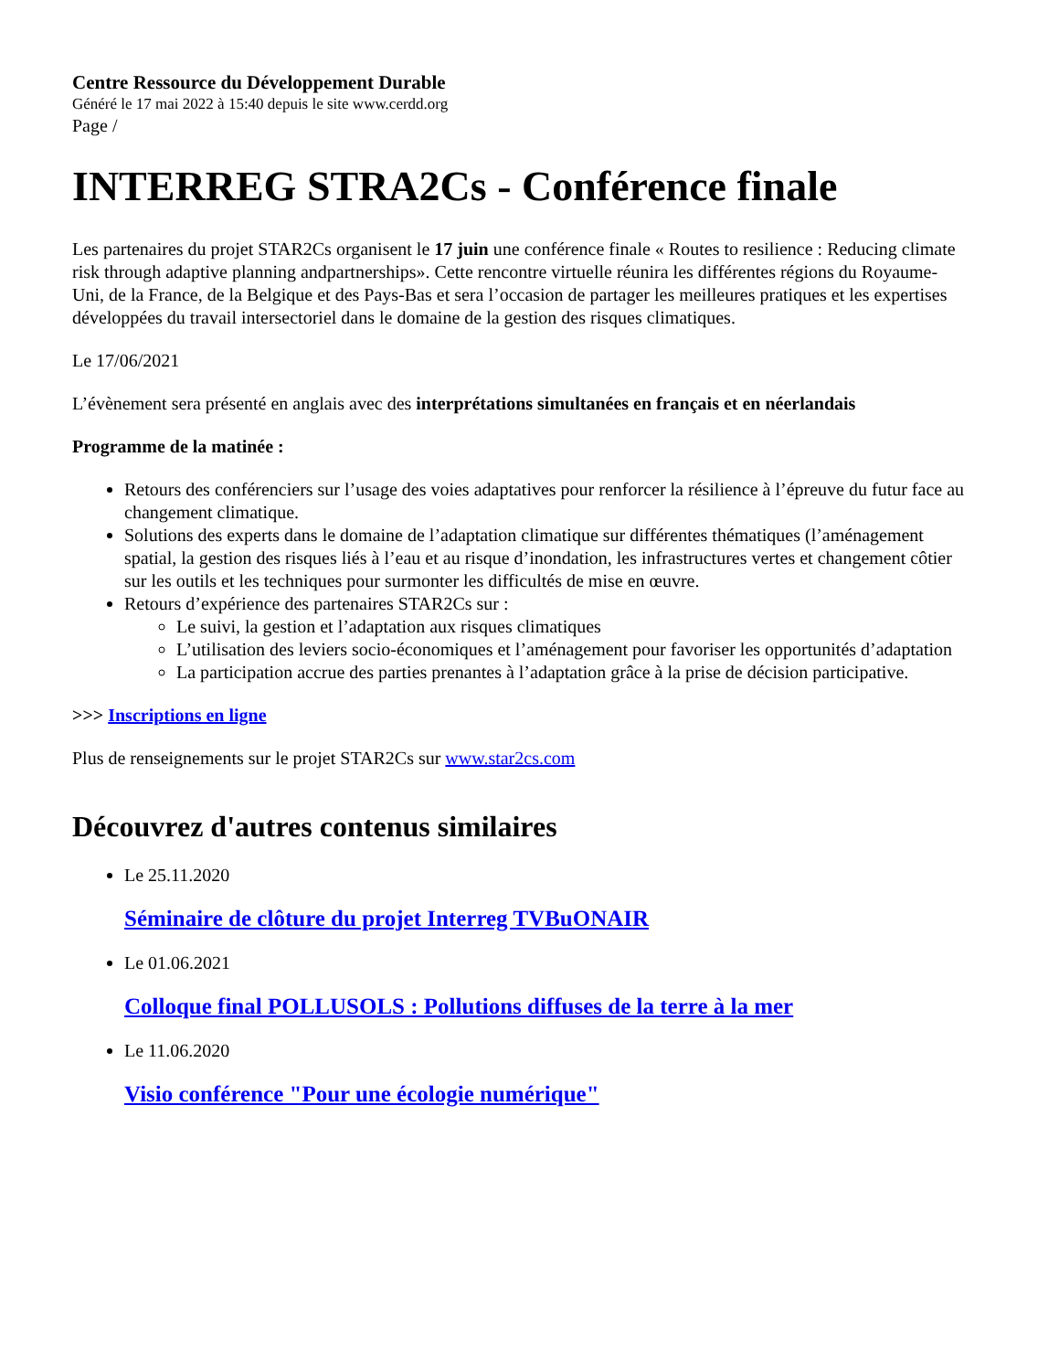Centre Ressource du Développement Durable
Généré le 17 mai 2022 à 15:40 depuis le site www.cerdd.org
Page /
INTERREG STRA2Cs - Conférence finale
Les partenaires du projet STAR2Cs organisent le 17 juin une conférence finale « Routes to resilience : Reducing climate risk through adaptive planning andpartnerships». Cette rencontre virtuelle réunira les différentes régions du Royaume-Uni, de la France, de la Belgique et des Pays-Bas et sera l’occasion de partager les meilleures pratiques et les expertises développées du travail intersectoriel dans le domaine de la gestion des risques climatiques.
Le 17/06/2021
L’évènement sera présenté en anglais avec des interprétations simultanées en français et en néerlandais
Programme de la matinée :
Retours des conférenciers sur l’usage des voies adaptatives pour renforcer la résilience à l’épreuve du futur face au changement climatique.
Solutions des experts dans le domaine de l’adaptation climatique sur différentes thématiques (l’aménagement spatial, la gestion des risques liés à l’eau et au risque d’inondation, les infrastructures vertes et changement côtier sur les outils et les techniques pour surmonter les difficultés de mise en œuvre.
Retours d’expérience des partenaires STAR2Cs sur :
Le suivi, la gestion et l’adaptation aux risques climatiques
L’utilisation des leviers socio-économiques et l’aménagement pour favoriser les opportunités d’adaptation
La participation accrue des parties prenantes à l’adaptation grâce à la prise de décision participative.
>>> Inscriptions en ligne
Plus de renseignements sur le projet STAR2Cs sur www.star2cs.com
Découvrez d'autres contenus similaires
Le 25.11.2020
Séminaire de clôture du projet Interreg TVBuONAIR
Le 01.06.2021
Colloque final POLLUSOLS : Pollutions diffuses de la terre à la mer
Le 11.06.2020
Visio conférence "Pour une écologie numérique"